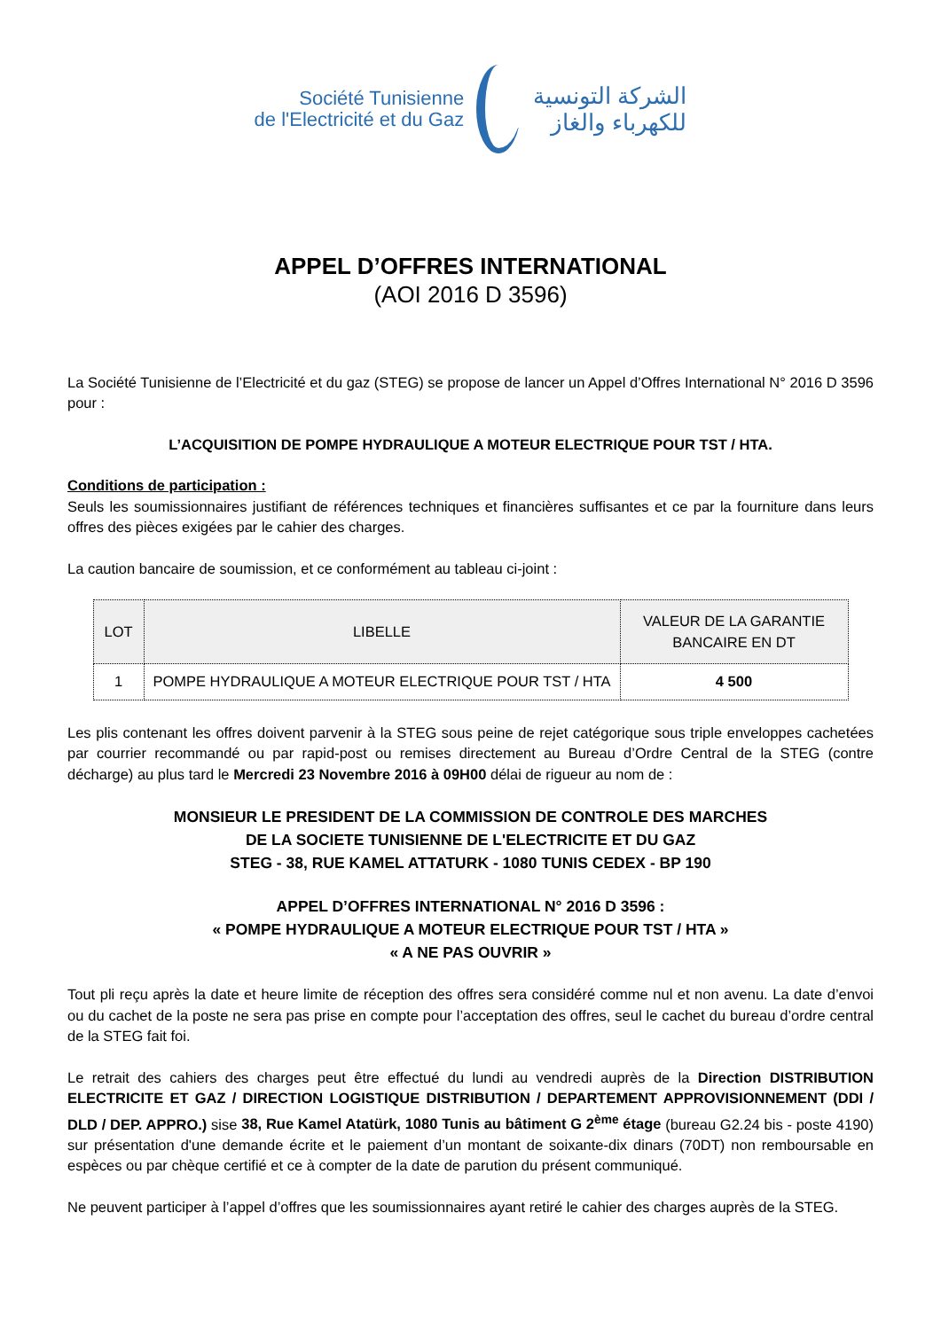Société Tunisienne
de l'Electricité et du Gaz
الشركة التونسية
للكهرباء والغاز
APPEL D’OFFRES INTERNATIONAL
(AOI 2016 D 3596)
La Société Tunisienne de l’Electricité et du gaz (STEG) se propose de lancer un Appel d’Offres International N° 2016 D 3596 pour :
L’ACQUISITION DE POMPE HYDRAULIQUE A MOTEUR ELECTRIQUE POUR TST / HTA.
Conditions de participation :
Seuls les soumissionnaires justifiant de références techniques et financières suffisantes et ce par la fourniture dans leurs offres des pièces exigées par le cahier des charges.
La caution bancaire de soumission, et ce conformément au tableau ci-joint :
| LOT | LIBELLE | VALEUR DE LA GARANTIE BANCAIRE EN DT |
| --- | --- | --- |
| 1 | POMPE HYDRAULIQUE A MOTEUR ELECTRIQUE POUR TST / HTA | 4 500 |
Les plis contenant les offres doivent parvenir à la STEG sous peine de rejet catégorique sous triple enveloppes cachetées par courrier recommandé ou par rapid-post ou remises directement au Bureau d’Ordre Central de la STEG (contre décharge) au plus tard le Mercredi 23 Novembre 2016 à 09H00 délai de rigueur au nom de :
MONSIEUR LE PRESIDENT DE LA COMMISSION DE CONTROLE DES MARCHES
DE LA SOCIETE TUNISIENNE DE L'ELECTRICITE ET DU GAZ
STEG - 38, RUE KAMEL ATTATURK - 1080 TUNIS CEDEX - BP 190
APPEL D’OFFRES INTERNATIONAL N° 2016 D 3596 :
« POMPE HYDRAULIQUE A MOTEUR ELECTRIQUE POUR TST / HTA »
« A NE PAS OUVRIR »
Tout pli reçu après la date et heure limite de réception des offres sera considéré comme nul et non avenu. La date d’envoi ou du cachet de la poste ne sera pas prise en compte pour l’acceptation des offres, seul le cachet du bureau d’ordre central de la STEG fait foi.
Le retrait des cahiers des charges peut être effectué du lundi au vendredi auprès de la Direction DISTRIBUTION ELECTRICITE ET GAZ / DIRECTION LOGISTIQUE DISTRIBUTION / DEPARTEMENT APPROVISIONNEMENT (DDI / DLD / DEP. APPRO.) sise 38, Rue Kamel Atatürk, 1080 Tunis au bâtiment G 2<sup>ème</sup> étage (bureau G2.24 bis - poste 4190) sur présentation d'une demande écrite et le paiement d’un montant de soixante-dix dinars (70DT) non remboursable en espèces ou par chèque certifié et ce à compter de la date de parution du présent communiqué.
Ne peuvent participer à l’appel d’offres que les soumissionnaires ayant retiré le cahier des charges auprès de la STEG.